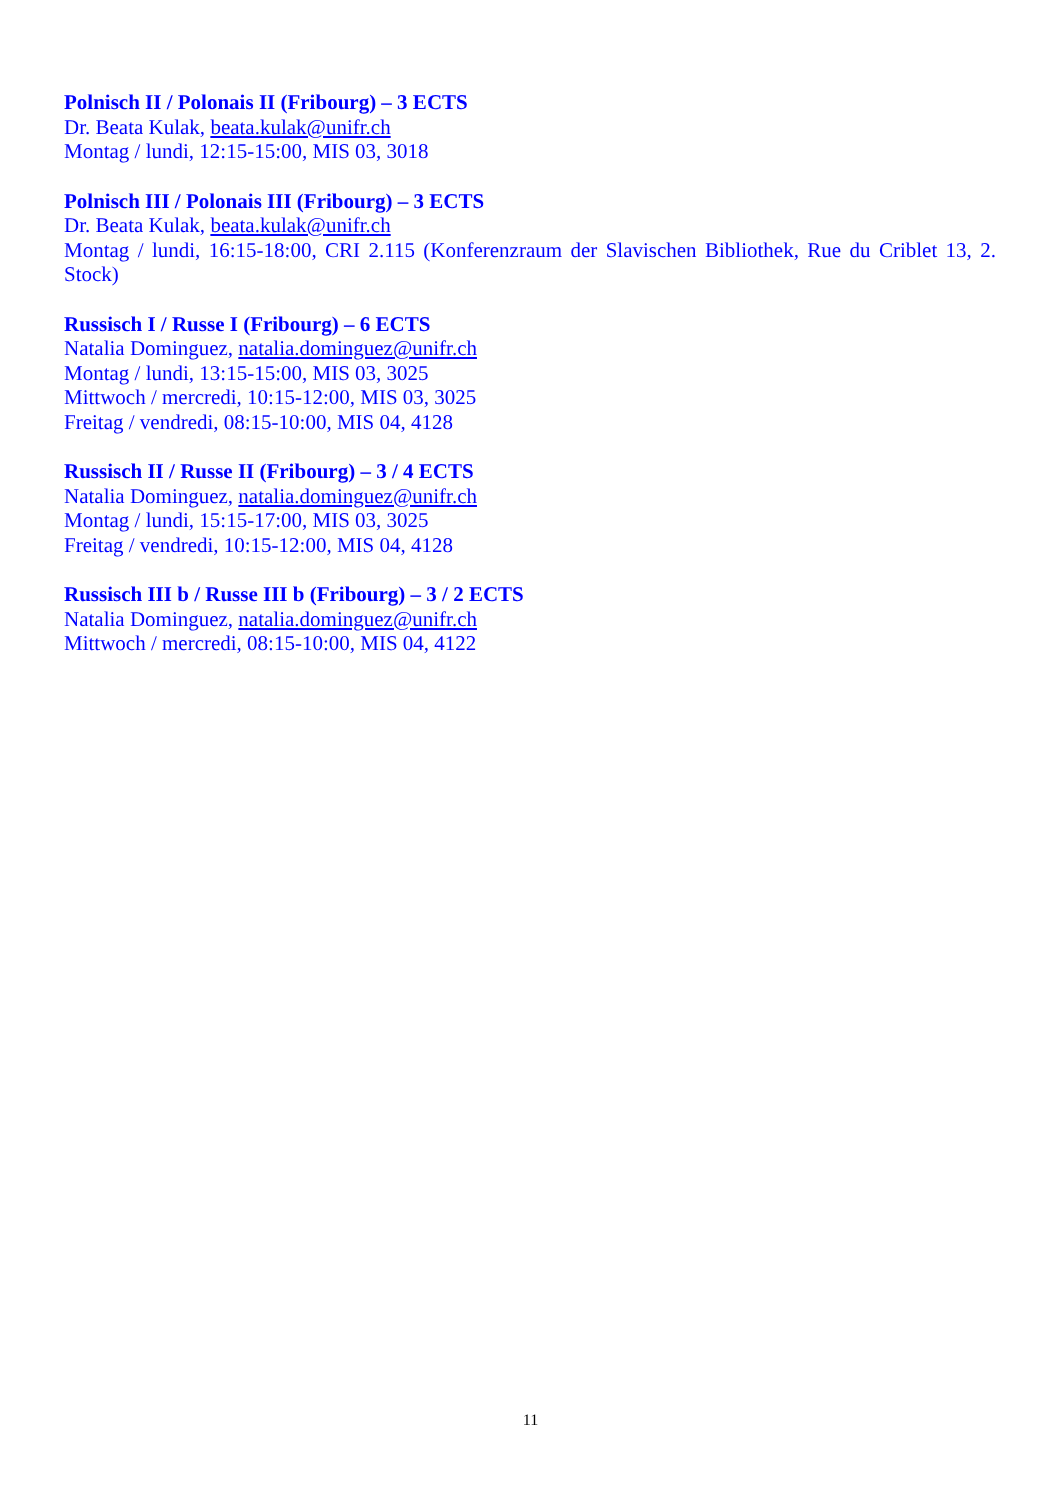Polnisch II / Polonais II (Fribourg) – 3 ECTS
Dr. Beata Kulak, beata.kulak@unifr.ch
Montag / lundi, 12:15-15:00, MIS 03, 3018
Polnisch III / Polonais III (Fribourg) – 3 ECTS
Dr. Beata Kulak, beata.kulak@unifr.ch
Montag / lundi, 16:15-18:00, CRI 2.115 (Konferenzraum der Slavischen Bibliothek, Rue du Criblet 13, 2. Stock)
Russisch I / Russe I (Fribourg) – 6 ECTS
Natalia Dominguez, natalia.dominguez@unifr.ch
Montag / lundi, 13:15-15:00, MIS 03, 3025
Mittwoch / mercredi, 10:15-12:00, MIS 03, 3025
Freitag / vendredi, 08:15-10:00, MIS 04, 4128
Russisch II / Russe II (Fribourg) – 3 / 4 ECTS
Natalia Dominguez, natalia.dominguez@unifr.ch
Montag / lundi, 15:15-17:00, MIS 03, 3025
Freitag / vendredi, 10:15-12:00, MIS 04, 4128
Russisch III b / Russe III b (Fribourg) – 3 / 2 ECTS
Natalia Dominguez, natalia.dominguez@unifr.ch
Mittwoch / mercredi, 08:15-10:00, MIS 04, 4122
11